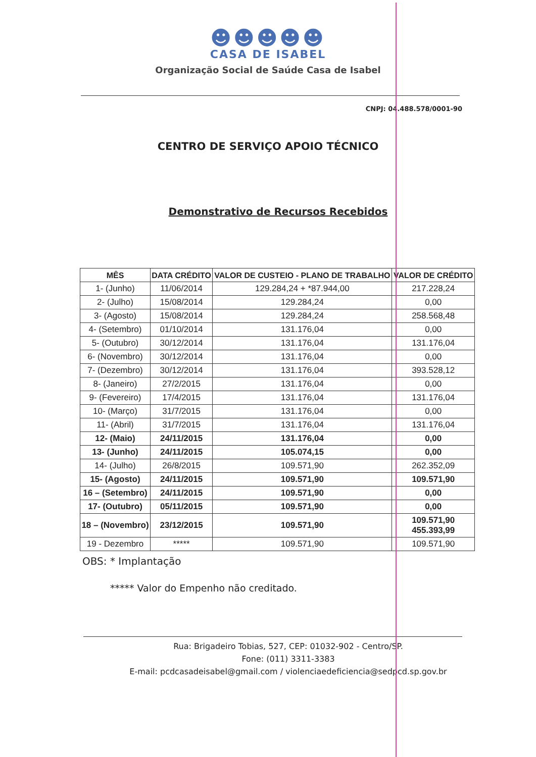☻☻☻☻☻
CASA DE ISABEL
Organização Social de Saúde Casa de Isabel
CNPJ: 04.488.578/0001-90
CENTRO DE SERVIÇO APOIO TÉCNICO
Demonstrativo de Recursos Recebidos
| MÊS | DATA CRÉDITO | VALOR DE CUSTEIO - PLANO DE TRABALHO | VALOR DE CRÉDITO |
| --- | --- | --- | --- |
| 1- (Junho) | 11/06/2014 | 129.284,24 + *87.944,00 | 217.228,24 |
| 2- (Julho) | 15/08/2014 | 129.284,24 | 0,00 |
| 3- (Agosto) | 15/08/2014 | 129.284,24 | 258.568,48 |
| 4- (Setembro) | 01/10/2014 | 131.176,04 | 0,00 |
| 5- (Outubro) | 30/12/2014 | 131.176,04 | 131.176,04 |
| 6- (Novembro) | 30/12/2014 | 131.176,04 | 0,00 |
| 7- (Dezembro) | 30/12/2014 | 131.176,04 | 393.528,12 |
| 8- (Janeiro) | 27/2/2015 | 131.176,04 | 0,00 |
| 9- (Fevereiro) | 17/4/2015 | 131.176,04 | 131.176,04 |
| 10- (Março) | 31/7/2015 | 131.176,04 | 0,00 |
| 11- (Abril) | 31/7/2015 | 131.176,04 | 131.176,04 |
| 12- (Maio) | 24/11/2015 | 131.176,04 | 0,00 |
| 13- (Junho) | 24/11/2015 | 105.074,15 | 0,00 |
| 14- (Julho) | 26/8/2015 | 109.571,90 | 262.352,09 |
| 15- (Agosto) | 24/11/2015 | 109.571,90 | 109.571,90 |
| 16 – (Setembro) | 24/11/2015 | 109.571,90 | 0,00 |
| 17- (Outubro) | 05/11/2015 | 109.571,90 | 0,00 |
| 18 – (Novembro) | 23/12/2015 | 109.571,90 | 109.571,90 455.393,99 |
| 19 - Dezembro | ***** | 109.571,90 | 109.571,90 |
OBS: * Implantação
***** Valor do Empenho não creditado.
Rua: Brigadeiro Tobias, 527, CEP: 01032-902 - Centro/SP.
Fone: (011) 3311-3383
E-mail: pcdcasadeisabel@gmail.com / violenciaedeficiencia@sedpcd.sp.gov.br